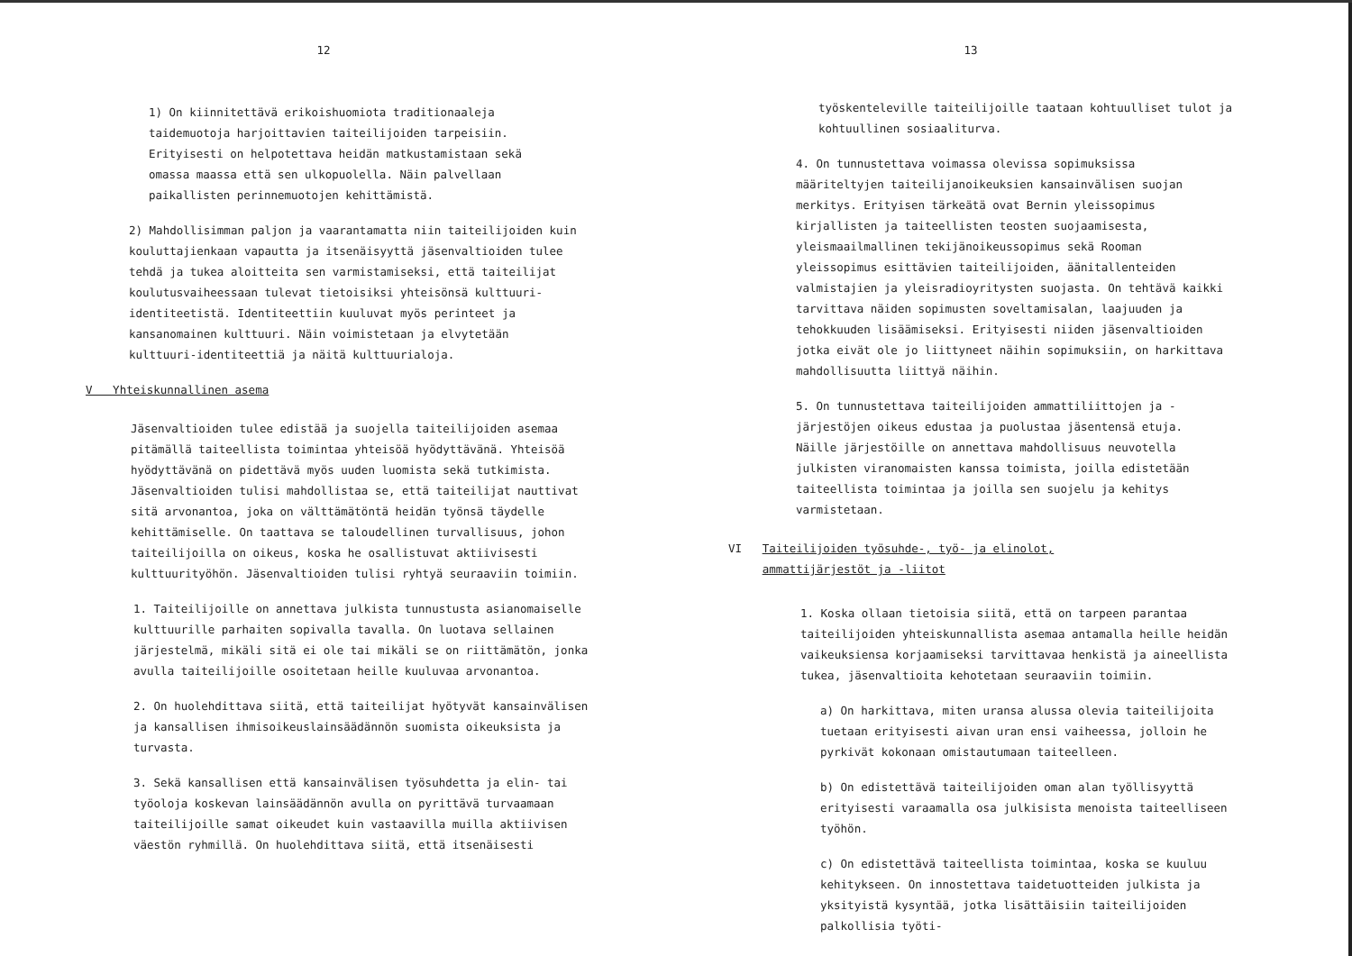12
1) On kiinnitettävä erikoishuomiota traditionaaleja taidemuotoja harjoittavien taiteilijoiden tarpeisiin. Erityisesti on helpotettava heidän matkustamistaan sekä omassa maassa että sen ulkopuolella. Näin palvellaan paikallisten perinnemuotojen kehittämistä.
2) Mahdollisimman paljon ja vaarantamatta niin taiteilijoiden kuin kouluttajienkaan vapautta ja itsenäisyyttä jäsenvaltioiden tulee tehdä ja tukea aloitteita sen varmistamiseksi, että taiteilijat koulutusvaiheessaan tulevat tietoisiksi yhteisönsä kulttuuri-identiteetistä. Identiteettiin kuuluvat myös perinteet ja kansanomainen kulttuuri. Näin voimistetaan ja elvytetään kulttuuri-identiteettiä ja näitä kulttuurialoja.
V Yhteiskunnallinen asema
Jäsenvaltioiden tulee edistää ja suojella taiteilijoiden asemaa pitämällä taiteellista toimintaa yhteisöä hyödyttävänä. Yhteisöä hyödyttävänä on pidettävä myös uuden luomista sekä tutkimista. Jäsenvaltioiden tulisi mahdollistaa se, että taiteilijat nauttivat sitä arvonantoa, joka on välttämätöntä heidän työnsä täydelle kehittämiselle. On taattava se taloudellinen turvallisuus, johon taiteilijoilla on oikeus, koska he osallistuvat aktiivisesti kulttuurityöhön. Jäsenvaltioiden tulisi ryhtyä seuraaviin toimiin.
1. Taiteilijoille on annettava julkista tunnustusta asianomaiselle kulttuurille parhaiten sopivalla tavalla. On luotava sellainen järjestelmä, mikäli sitä ei ole tai mikäli se on riittämätön, jonka avulla taiteilijoille osoitetaan heille kuuluvaa arvonantoa.
2. On huolehdittava siitä, että taiteilijat hyötyvät kansainvälisen ja kansallisen ihmisoikeuslainsäädännön suomista oikeuksista ja turvasta.
3. Sekä kansallisen että kansainvälisen työsuhdetta ja elin- tai työoloja koskevan lainsäädännön avulla on pyrittävä turvaamaan taiteilijoille samat oikeudet kuin vastaavilla muilla aktiivisen väestön ryhmillä. On huolehdittava siitä, että itsenäisesti
13
työskenteleville taiteilijoille taataan kohtuulliset tulot ja kohtuullinen sosiaaliturva.
4. On tunnustettava voimassa olevissa sopimuksissa määriteltyjen taiteilijanoikeuksien kansainvälisen suojan merkitys. Erityisen tärkeätä ovat Bernin yleissopimus kirjallisten ja taiteellisten teosten suojaamisesta, yleismaailmallinen tekijänoikeussopimus sekä Rooman yleissopimus esittävien taiteilijoiden, äänitallenteiden valmistajien ja yleisradioyritysten suojasta. On tehtävä kaikki tarvittava näiden sopimusten soveltamisalan, laajuuden ja tehokkuuden lisäämiseksi. Erityisesti niiden jäsenvaltioiden jotka eivät ole jo liittyneet näihin sopimuksiin, on harkittava mahdollisuutta liittyä näihin.
5. On tunnustettava taiteilijoiden ammattiliittojen ja -järjestöjen oikeus edustaa ja puolustaa jäsentensä etuja. Näille järjestöille on annettava mahdollisuus neuvotella julkisten viranomaisten kanssa toimista, joilla edistetään taiteellista toimintaa ja joilla sen suojelu ja kehitys varmistetaan.
VI Taiteilijoiden työsuhde-, työ- ja elinolot,
ammattijärjestöt ja -liitot
1. Koska ollaan tietoisia siitä, että on tarpeen parantaa taiteilijoiden yhteiskunnallista asemaa antamalla heille heidän vaikeuksiensa korjaamiseksi tarvittavaa henkistä ja aineellista tukea, jäsenvaltioita kehotetaan seuraaviin toimiin.
a) On harkittava, miten uransa alussa olevia taiteilijoita tuetaan erityisesti aivan uran ensi vaiheessa, jolloin he pyrkivät kokonaan omistautumaan taiteelleen.
b) On edistettävä taiteilijoiden oman alan työllisyyttä erityisesti varaamalla osa julkisista menoista taiteelliseen työhön.
c) On edistettävä taiteellista toimintaa, koska se kuuluu kehitykseen. On innostettava taidetuotteiden julkista ja yksityistä kysyntää, jotka lisättäisiin taiteilijoiden palkollisia työti-